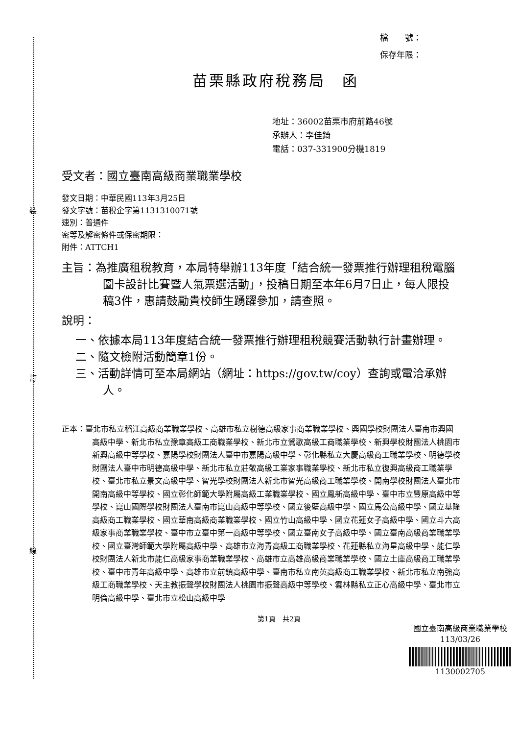裝
訂
線
檔　　號：
保存年限：
苗栗縣政府稅務局　函
地址：36002苗栗市府前路46號
承辦人：李佳錡
電話：037-331900分機1819
受文者：國立臺南高級商業職業學校
發文日期：中華民國113年3月25日
發文字號：苗稅企字第1131310071號
速別：普通件
密等及解密條件或保密期限：
附件：ATTCH1
主旨：為推廣租稅教育，本局特舉辦113年度「結合統一發票推行辦理租稅電腦圖卡設計比賽暨人氣票選活動」，投稿日期至本年6月7日止，每人限投稿3件，惠請鼓勵貴校師生踴躍參加，請查照。
說明：
一、依據本局113年度結合統一發票推行辦理租稅競賽活動執行計畫辦理。
二、隨文檢附活動簡章1份。
三、活動詳情可至本局網站（網址：https://gov.tw/coy）查詢或電洽承辦人。
正本：臺北市私立稻江高級商業職業學校、高雄市私立樹德高級家事商業職業學校、興國學校財團法人臺南市興國高級中學、新北市私立豫章高級工商職業學校、新北市立鶯歌高級工商職業學校、新興學校財團法人桃園市新興高級中等學校、嘉陽學校財團法人臺中市嘉陽高級中學、彰化縣私立大慶高級商工職業學校、明德學校財團法人臺中市明德高級中學、新北市私立莊敬高級工業家事職業學校、新北市私立復興高級商工職業學校、臺北市私立景文高級中學、智光學校財團法人新北市智光高級商工職業學校、開南學校財團法人臺北市開南高級中等學校、國立彰化師範大學附屬高級工業職業學校、國立鳳新高級中學、臺中市立豐原高級中等學校、崑山國際學校財團法人臺南市崑山高級中等學校、國立後壁高級中學、國立馬公高級中學、國立基隆高級商工職業學校、國立華南高級商業職業學校、國立竹山高級中學、國立花蓮女子高級中學、國立斗六高級家事商業職業學校、臺中市立臺中第一高級中等學校、國立臺南女子高級中學、國立臺南高級商業職業學校、國立臺灣師範大學附屬高級中學、高雄市立海青高級工商職業學校、花蓮縣私立海星高級中學、能仁學校財團法人新北市能仁高級家事商業職業學校、高雄市立高雄高級商業職業學校、國立土庫高級商工職業學校、臺中市青年高級中學、高雄市立前鎮高級中學、臺南市私立南英高級商工職業學校、新北市私立南強高級工商職業學校、天主教振聲學校財團法人桃園市振聲高級中等學校、雲林縣私立正心高級中學、臺北市立明倫高級中學、臺北市立松山高級中學
第1頁　共2頁
國立臺南高級商業職業學校　113/03/26
1130002705